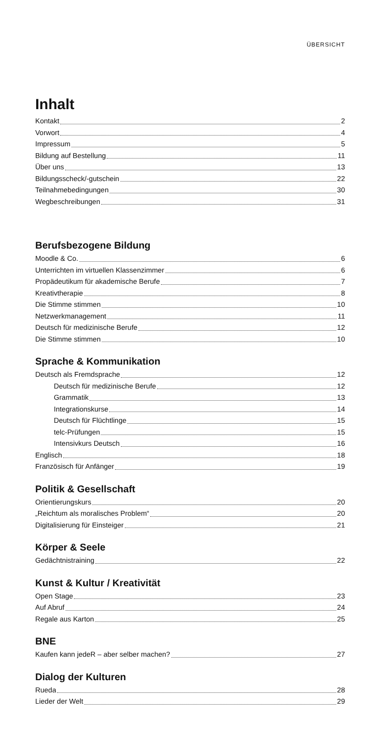ÜBERSICHT
Inhalt
Kontakt 2
Vorwort 4
Impressum 5
Bildung auf Bestellung 11
Über uns 13
Bildungsscheck/-gutschein 22
Teilnahmebedingungen 30
Wegbeschreibungen 31
Berufsbezogene Bildung
Moodle & Co. 6
Unterrichten im virtuellen Klassenzimmer 6
Propädeutikum für akademische Berufe 7
Kreativtherapie 8
Die Stimme stimmen 10
Netzwerkmanagement 11
Deutsch für medizinische Berufe 12
Die Stimme stimmen 10
Sprache & Kommunikation
Deutsch als Fremdsprache 12
Deutsch für medizinische Berufe 12
Grammatik 13
Integrationskurse 14
Deutsch für Flüchtlinge 15
telc-Prüfungen 15
Intensivkurs Deutsch 16
Englisch 18
Französisch für Anfänger 19
Politik & Gesellschaft
Orientierungskurs 20
„Reichtum als moralisches Problem“ 20
Digitalisierung für Einsteiger 21
Körper & Seele
Gedächtnistraining 22
Kunst & Kultur / Kreativität
Open Stage 23
Auf Abruf 24
Regale aus Karton 25
BNE
Kaufen kann jedeR – aber selber machen? 27
Dialog der Kulturen
Rueda 28
Lieder der Welt 29